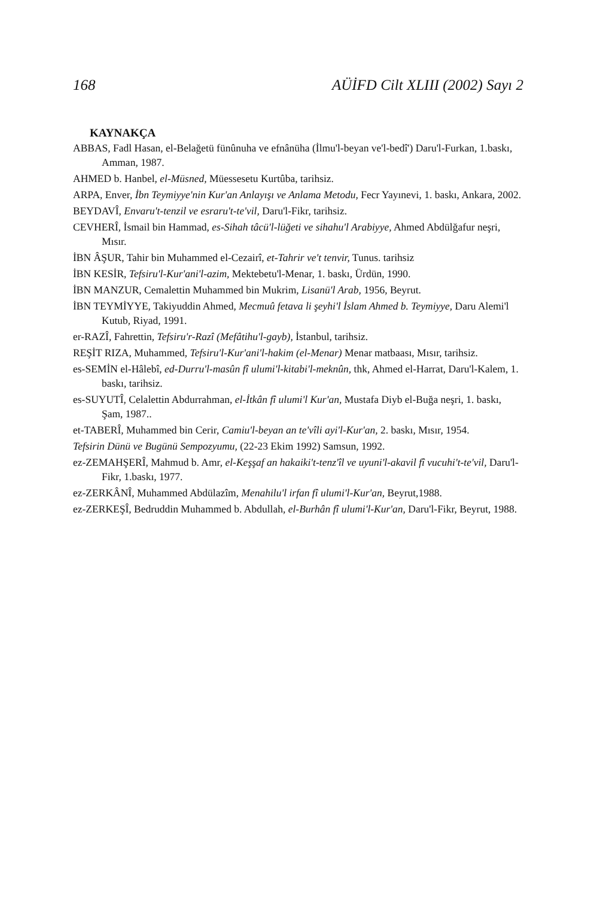168 AÜİFD Cilt XLIII (2002) Sayı 2
KAYNAKÇA
ABBAS, Fadl Hasan, el-Belağetü fünûnuha ve efnânüha (İlmu'l-beyan ve'l-bedî') Daru'l-Furkan, 1.baskı, Amman, 1987.
AHMED b. Hanbel, el-Müsned, Müessesetu Kurtûba, tarihsiz.
ARPA, Enver, İbn Teymiyye'nin Kur'an Anlayışı ve Anlama Metodu, Fecr Yayınevi, 1. baskı, Ankara, 2002.
BEYDAVÎ, Envaru't-tenzil ve esraru't-te'vil, Daru'l-Fikr, tarihsiz.
CEVHERÎ, İsmail bin Hammad, es-Sihah tâcü'l-lüğeti ve sihahu'l Arabiyye, Ahmed Abdülğafur neşri, Mısır.
İBN ÂŞUR, Tahir bin Muhammed el-Cezairî, et-Tahrir ve't tenvir, Tunus. tarihsiz
İBN KESİR, Tefsiru'l-Kur'ani'l-azim, Mektebetu'l-Menar, 1. baskı, Ürdün, 1990.
İBN MANZUR, Cemalettin Muhammed bin Mukrim, Lisanü'l Arab, 1956, Beyrut.
İBN TEYMİYYE, Takiyuddin Ahmed, Mecmuû fetava li şeyhi'l İslam Ahmed b. Teymiyye, Daru Alemi'l Kutub, Riyad, 1991.
er-RAZÎ, Fahrettin, Tefsiru'r-Razî (Mefâtihu'l-gayb), İstanbul, tarihsiz.
REŞİT RIZA, Muhammed, Tefsiru'l-Kur'ani'l-hakim (el-Menar) Menar matbaası, Mısır, tarihsiz.
es-SEMİN el-Hâlebî, ed-Durru'l-masûn fî ulumi'l-kitabi'l-meknûn, thk, Ahmed el-Harrat, Daru'l-Kalem, 1. baskı, tarihsiz.
es-SUYUTÎ, Celalettin Abdurrahman, el-İtkân fî ulumi'l Kur'an, Mustafa Diyb el-Buğa neşri, 1. baskı, Şam, 1987..
et-TABERÎ, Muhammed bin Cerir, Camiu'l-beyan an te'vîli ayi'l-Kur'an, 2. baskı, Mısır, 1954.
Tefsirin Dünü ve Bugünü Sempozyumu, (22-23 Ekim 1992) Samsun, 1992.
ez-ZEMAHŞERÎ, Mahmud b. Amr, el-Keşşaf an hakaiki't-tenz'îl ve uyuni'l-akavil fî vucuhi't-te'vil, Daru'l-Fikr, 1.baskı, 1977.
ez-ZERKÂNÎ, Muhammed Abdülazîm, Menahilu'l irfan fî ulumi'l-Kur'an, Beyrut,1988.
ez-ZERKEŞÎ, Bedruddin Muhammed b. Abdullah, el-Burhân fî ulumi'l-Kur'an, Daru'l-Fikr, Beyrut, 1988.